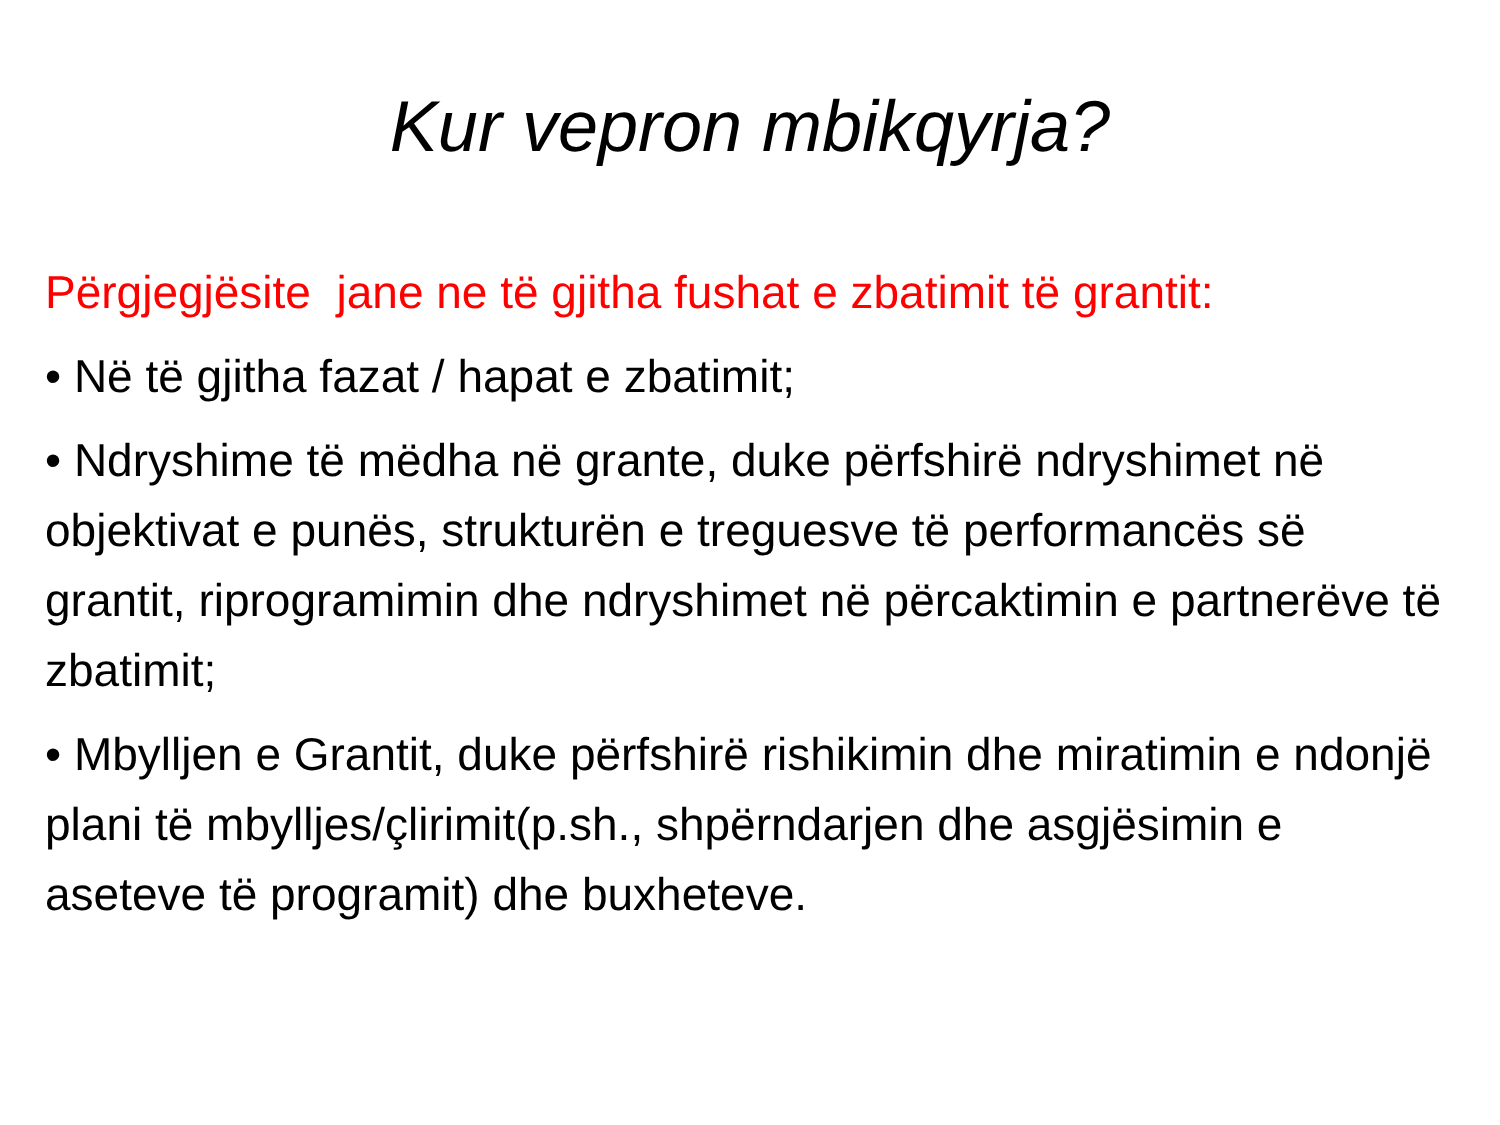Kur vepron mbikqyrja?
Përgjegjësite jane ne të gjitha fushat e zbatimit të grantit:
• Në të gjitha fazat / hapat e zbatimit;
• Ndryshime të mëdha në grante, duke përfshirë ndryshimet në objektivat e punës, strukturën e treguesve të performancës së grantit, riprogramimin dhe ndryshimet në përcaktimin e partnerëve të zbatimit;
• Mbylljen e Grantit, duke përfshirë rishikimin dhe miratimin e ndonjë plani të mbylljes/çlirimit(p.sh., shpërndarjen dhe asgjësimin e aseteve të programit) dhe buxheteve.